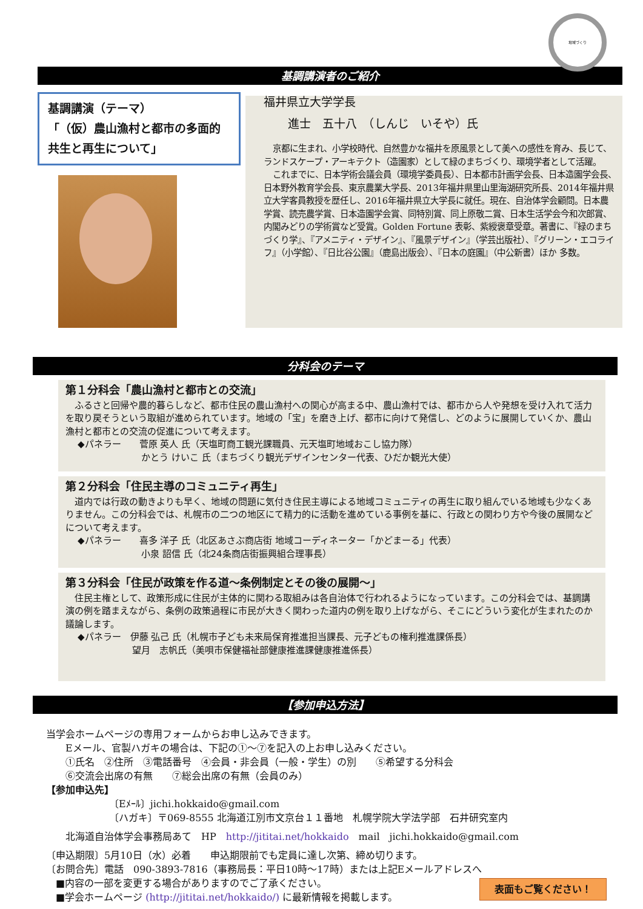地域づくり
基調講演者のご紹介
基調講演（テーマ）
「（仮）農山漁村と都市の多面的共生と再生について」
福井県立大学学長
進士　五十八　（しんじ　いそや）氏
京都に生まれ、小学校時代、自然豊かな福井を原風景として美への感性を育み、長じて、ランドスケープ・アーキテクト（造園家）として緑のまちづくり、環境学者として活躍。
これまでに、日本学術会議会員（環境学委員長）、日本都市計画学会長、日本造園学会長、日本野外教育学会長、東京農業大学長、2013年福井県里山里海湖研究所長、2014年福井県立大学客員教授を歴任し、2016年福井県立大学長に就任。現在、自治体学会顧問。日本農学賞、読売農学賞、日本造園学会賞、同特別賞、同上原敬二賞、日本生活学会今和次郎賞、内閣みどりの学術賞など受賞。Golden Fortune 表彰、紫綬褒章受章。著書に、『緑のまちづくり学』、『アメニティ・デザイン』、『風景デザイン』（学芸出版社）、『グリーン・エコライフ』（小学館）、『日比谷公園』（鹿島出版会）、『日本の庭園』（中公新書）ほか 多数。
分科会のテーマ
第１分科会「農山漁村と都市との交流」
　ふるさと回帰や農的暮らしなど、都市住民の農山漁村への関心が高まる中、農山漁村では、都市から人や発想を受け入れて活力を取り戻そうという取組が進められています。地域の「宝」を磨き上げ、都市に向けて発信し、どのように展開していくか、農山漁村と都市との交流の促進について考えます。
◆パネラー　　菅原 英人 氏（天塩町商工観光課職員、元天塩町地域おこし協力隊）
　　　　　　　かとう けいこ 氏（まちづくり観光デザインセンター代表、ひだか観光大使）
第２分科会「住民主導のコミュニティ再生」
　道内では行政の動きよりも早く、地域の問題に気付き住民主導による地域コミュニティの再生に取り組んでいる地域も少なくありません。この分科会では、札幌市の二つの地区にて精力的に活動を進めている事例を基に、行政との関わり方や今後の展開などについて考えます。
◆パネラー　　喜多 洋子 氏（北区あさぶ商店街 地域コーディネーター「かどまーる」代表）
　　　　　　　小泉 詔信 氏（北24条商店街振興組合理事長）
第３分科会「住民が政策を作る道～条例制定とその後の展開～」
　住民主権として、政策形成に住民が主体的に関わる取組みは各自治体で行われるようになっています。この分科会では、基調講演の例を踏まえながら、条例の政策過程に市民が大きく関わった道内の例を取り上げながら、そこにどういう変化が生まれたのか議論します。
◆パネラー　伊藤 弘己 氏（札幌市子ども未来局保育推進担当課長、元子どもの権利推進課係長）
　　　　　　望月　志帆氏（美唄市保健福祉部健康推進課健康推進係長）
【参加申込方法】
当学会ホームページの専用フォームからお申し込みできます。
　　Eメール、官製ハガキの場合は、下記の①～⑦を記入の上お申し込みください。
　　①氏名　②住所　③電話番号　④会員・非会員（一般・学生）の別　　⑤希望する分科会
　　⑥交流会出席の有無　　⑦総会出席の有無（会員のみ）
【参加申込先】
　　　　　　　〔Eﾒｰﾙ〕jichi.hokkaido@gmail.com
　　　　　　　〔ハガキ〕〒069-8555 北海道江別市文京台１１番地　札幌学院大学法学部　石井研究室内
　　北海道自治体学会事務局あて　HP　http://jititai.net/hokkaido　mail　jichi.hokkaido@gmail.com
〔申込期限〕5月10日（水）必着　　申込期限前でも定員に達し次第、締め切ります。
〔お問合先〕電話　090-3893-7816（事務局長：平日10時～17時）または上記Eメールアドレスへ
　■内容の一部を変更する場合がありますのでご了承ください。
　■学会ホームページ (http://jititai.net/hokkaido/) に最新情報を掲載します。
表面もご覧ください！